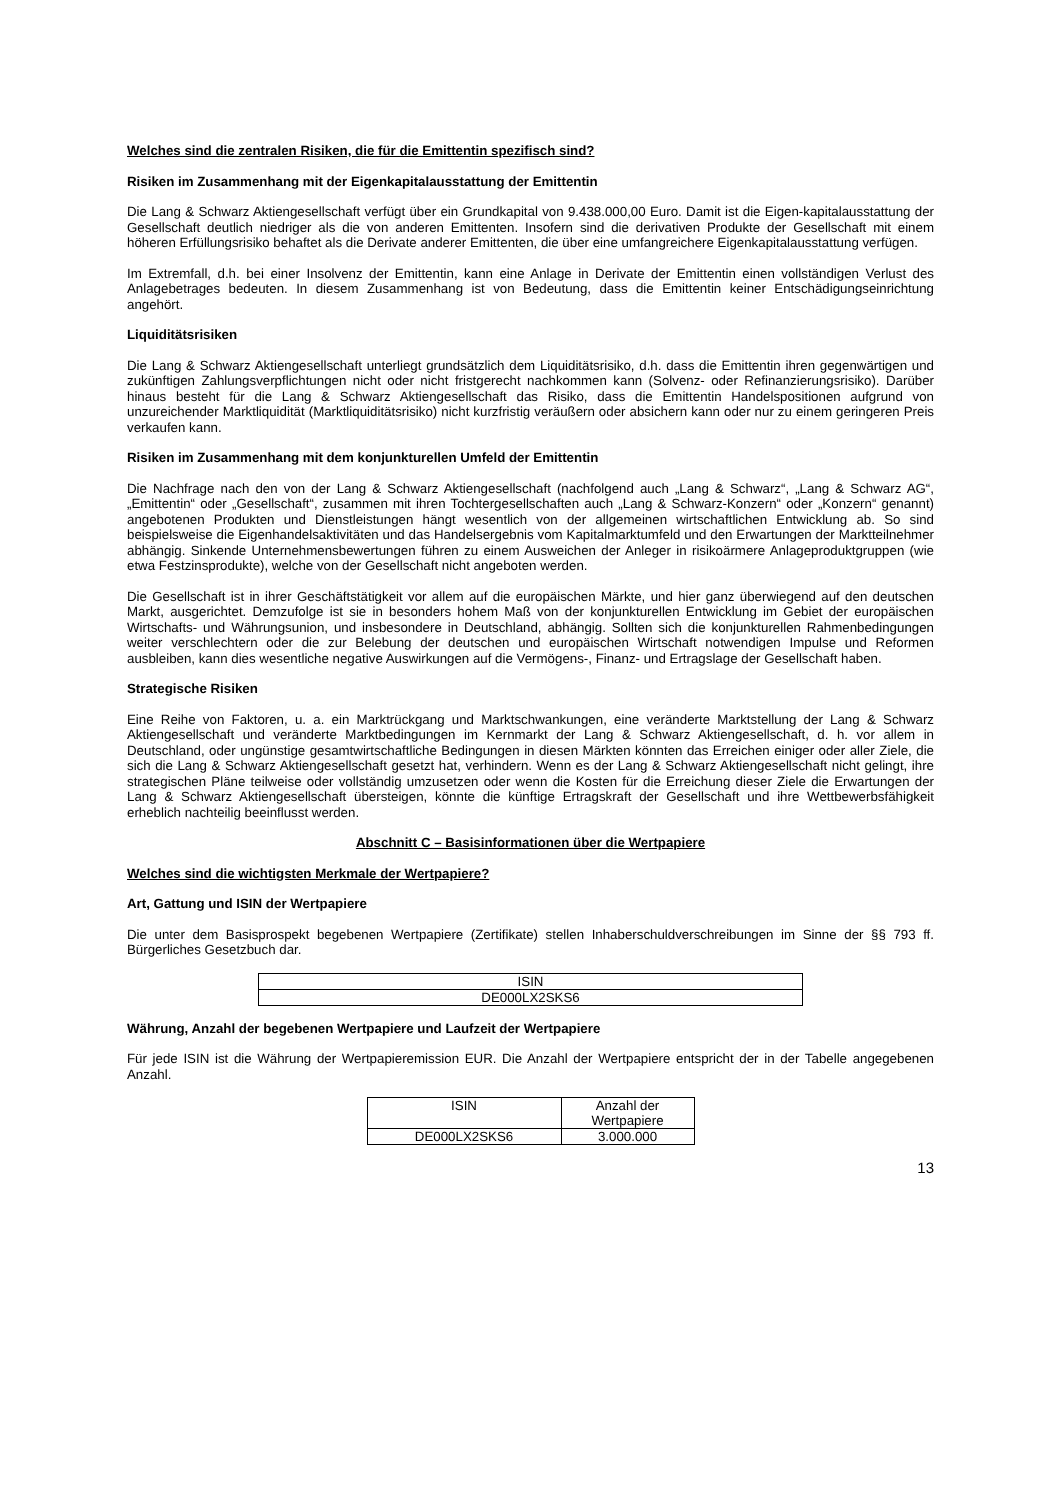Welches sind die zentralen Risiken, die für die Emittentin spezifisch sind?
Risiken im Zusammenhang mit der Eigenkapitalausstattung der Emittentin
Die Lang & Schwarz Aktiengesellschaft verfügt über ein Grundkapital von 9.438.000,00 Euro. Damit ist die Eigen-kapitalausstattung der Gesellschaft deutlich niedriger als die von anderen Emittenten. Insofern sind die derivativen Produkte der Gesellschaft mit einem höheren Erfüllungsrisiko behaftet als die Derivate anderer Emittenten, die über eine umfangreichere Eigenkapitalausstattung verfügen.
Im Extremfall, d.h. bei einer Insolvenz der Emittentin, kann eine Anlage in Derivate der Emittentin einen vollständigen Verlust des Anlagebetrages bedeuten. In diesem Zusammenhang ist von Bedeutung, dass die Emittentin keiner Entschädigungseinrichtung angehört.
Liquiditätsrisiken
Die Lang & Schwarz Aktiengesellschaft unterliegt grundsätzlich dem Liquiditätsrisiko, d.h. dass die Emittentin ihren gegenwärtigen und zukünftigen Zahlungsverpflichtungen nicht oder nicht fristgerecht nachkommen kann (Solvenz- oder Refinanzierungsrisiko). Darüber hinaus besteht für die Lang & Schwarz Aktiengesellschaft das Risiko, dass die Emittentin Handelspositionen aufgrund von unzureichender Marktliquidität (Marktliquiditätsrisiko) nicht kurzfristig veräußern oder absichern kann oder nur zu einem geringeren Preis verkaufen kann.
Risiken im Zusammenhang mit dem konjunkturellen Umfeld der Emittentin
Die Nachfrage nach den von der Lang & Schwarz Aktiengesellschaft (nachfolgend auch „Lang & Schwarz“, „Lang & Schwarz AG“, „Emittentin“ oder „Gesellschaft“, zusammen mit ihren Tochtergesellschaften auch „Lang & Schwarz-Konzern“ oder „Konzern“ genannt) angebotenen Produkten und Dienstleistungen hängt wesentlich von der allgemeinen wirtschaftlichen Entwicklung ab. So sind beispielsweise die Eigenhandelsaktivitäten und das Handelsergebnis vom Kapitalmarktumfeld und den Erwartungen der Marktteilnehmer abhängig. Sinkende Unternehmensbewertungen führen zu einem Ausweichen der Anleger in risikoärmere Anlageproduktgruppen (wie etwa Festzinsprodukte), welche von der Gesellschaft nicht angeboten werden.
Die Gesellschaft ist in ihrer Geschäftstätigkeit vor allem auf die europäischen Märkte, und hier ganz überwiegend auf den deutschen Markt, ausgerichtet. Demzufolge ist sie in besonders hohem Maß von der konjunkturellen Entwicklung im Gebiet der europäischen Wirtschafts- und Währungsunion, und insbesondere in Deutschland, abhängig. Sollten sich die konjunkturellen Rahmenbedingungen weiter verschlechtern oder die zur Belebung der deutschen und europäischen Wirtschaft notwendigen Impulse und Reformen ausbleiben, kann dies wesentliche negative Auswirkungen auf die Vermögens-, Finanz- und Ertragslage der Gesellschaft haben.
Strategische Risiken
Eine Reihe von Faktoren, u. a. ein Marktrückgang und Marktschwankungen, eine veränderte Marktstellung der Lang & Schwarz Aktiengesellschaft und veränderte Marktbedingungen im Kernmarkt der Lang & Schwarz Aktiengesellschaft, d. h. vor allem in Deutschland, oder ungünstige gesamtwirtschaftliche Bedingungen in diesen Märkten könnten das Erreichen einiger oder aller Ziele, die sich die Lang & Schwarz Aktiengesellschaft gesetzt hat, verhindern. Wenn es der Lang & Schwarz Aktiengesellschaft nicht gelingt, ihre strategischen Pläne teilweise oder vollständig umzusetzen oder wenn die Kosten für die Erreichung dieser Ziele die Erwartungen der Lang & Schwarz Aktiengesellschaft übersteigen, könnte die künftige Ertragskraft der Gesellschaft und ihre Wettbewerbsfähigkeit erheblich nachteilig beeinflusst werden.
Abschnitt C – Basisinformationen über die Wertpapiere
Welches sind die wichtigsten Merkmale der Wertpapiere?
Art, Gattung und ISIN der Wertpapiere
Die unter dem Basisprospekt begebenen Wertpapiere (Zertifikate) stellen Inhaberschuldverschreibungen im Sinne der §§ 793 ff. Bürgerliches Gesetzbuch dar.
| ISIN |
| DE000LX2SKS6 |
Währung, Anzahl der begebenen Wertpapiere und Laufzeit der Wertpapiere
Für jede ISIN ist die Währung der Wertpapieremission EUR. Die Anzahl der Wertpapiere entspricht der in der Tabelle angegebenen Anzahl.
| ISIN | Anzahl der Wertpapiere |
| DE000LX2SKS6 | 3.000.000 |
13